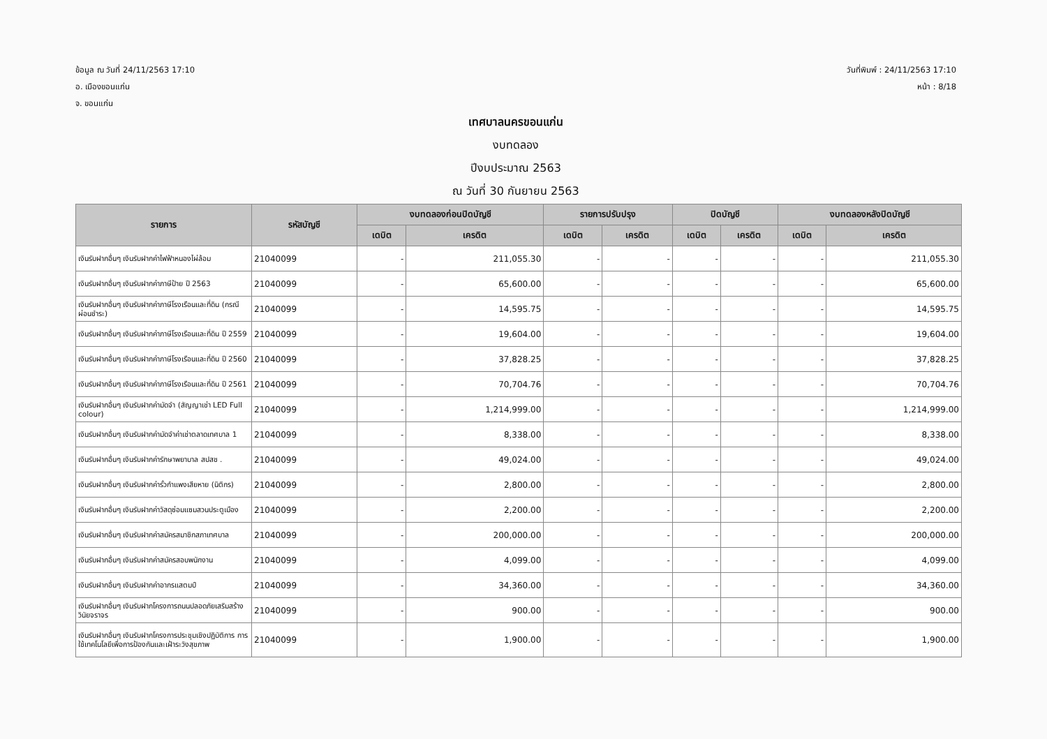ข้อมูล ณ วันที่ 24/11/2563 17:10
อ. เมืองขอนแก่น
จ. ขอนแก่น
วันที่พิมพ์ : 24/11/2563 17:10
หน้า : 8/18
เทศบาลนครขอนแก่น
งบทดลอง
ปีงบประมาณ 2563
ณ วันที่ 30 กันยายน 2563
| รายการ | รหัสบัญชี | งบทดลองก่อนปิดบัญชี | | รายการปรับปรุง | | ปิดบัญชี | | งบทดลองหลังปิดบัญชี | |
| --- | --- | --- | --- | --- | --- | --- | --- | --- | --- |
| | | เดบิต | เครดิต | เดบิต | เครดิต | เดบิต | เครดิต | เดบิต | เครดิต |
| เงินรับฝากอื่นๆ เงินรับฝากค่าไฟฟ้าหนองไผ่ล้อม | 21040099 | - | 211,055.30 | - | - | - | - | - | 211,055.30 |
| เงินรับฝากอื่นๆ เงินรับฝากค่าภาษีป้าย ปี 2563 | 21040099 | - | 65,600.00 | - | - | - | - | - | 65,600.00 |
| เงินรับฝากอื่นๆ เงินรับฝากค่าภาษีโรงเรือนและที่ดิน (กรณีผ่อนชำระ) | 21040099 | - | 14,595.75 | - | - | - | - | - | 14,595.75 |
| เงินรับฝากอื่นๆ เงินรับฝากค่าภาษีโรงเรือนและที่ดิน ปี 2559 | 21040099 | - | 19,604.00 | - | - | - | - | - | 19,604.00 |
| เงินรับฝากอื่นๆ เงินรับฝากค่าภาษีโรงเรือนและที่ดิน ปี 2560 | 21040099 | - | 37,828.25 | - | - | - | - | - | 37,828.25 |
| เงินรับฝากอื่นๆ เงินรับฝากค่าภาษีโรงเรือนและที่ดิน ปี 2561 | 21040099 | - | 70,704.76 | - | - | - | - | - | 70,704.76 |
| เงินรับฝากอื่นๆ เงินรับฝากค่ามัดจำ (สัญญาเช่า LED Full colour) | 21040099 | - | 1,214,999.00 | - | - | - | - | - | 1,214,999.00 |
| เงินรับฝากอื่นๆ เงินรับฝากค่ามัดจำค่าเช่าตลาดเทศบาล 1 | 21040099 | - | 8,338.00 | - | - | - | - | - | 8,338.00 |
| เงินรับฝากอื่นๆ เงินรับฝากค่ารักษาพยาบาล สปสช . | 21040099 | - | 49,024.00 | - | - | - | - | - | 49,024.00 |
| เงินรับฝากอื่นๆ เงินรับฝากค่ารั้วกำแพงเสียหาย (นิติกร) | 21040099 | - | 2,800.00 | - | - | - | - | - | 2,800.00 |
| เงินรับฝากอื่นๆ เงินรับฝากค่าวัสดุซ่อมแซมสวนประตูเมือง | 21040099 | - | 2,200.00 | - | - | - | - | - | 2,200.00 |
| เงินรับฝากอื่นๆ เงินรับฝากค่าสมัครสมาชิกสภาเทศบาล | 21040099 | - | 200,000.00 | - | - | - | - | - | 200,000.00 |
| เงินรับฝากอื่นๆ เงินรับฝากค่าสมัครสอบพนักงาน | 21040099 | - | 4,099.00 | - | - | - | - | - | 4,099.00 |
| เงินรับฝากอื่นๆ เงินรับฝากค่าอากรแสตมป์ | 21040099 | - | 34,360.00 | - | - | - | - | - | 34,360.00 |
| เงินรับฝากอื่นๆ เงินรับฝากโครงการถนนปลอดภัยเสริมสร้างวินัยจราจร | 21040099 | - | 900.00 | - | - | - | - | - | 900.00 |
| เงินรับฝากอื่นๆ เงินรับฝากโครงการประชุมเชิงปฏิบัติการ การใช้เทคโนโลยีเพื่อการป้องกันและเฝ้าระวังสุขภาพ | 21040099 | - | 1,900.00 | - | - | - | - | - | 1,900.00 |